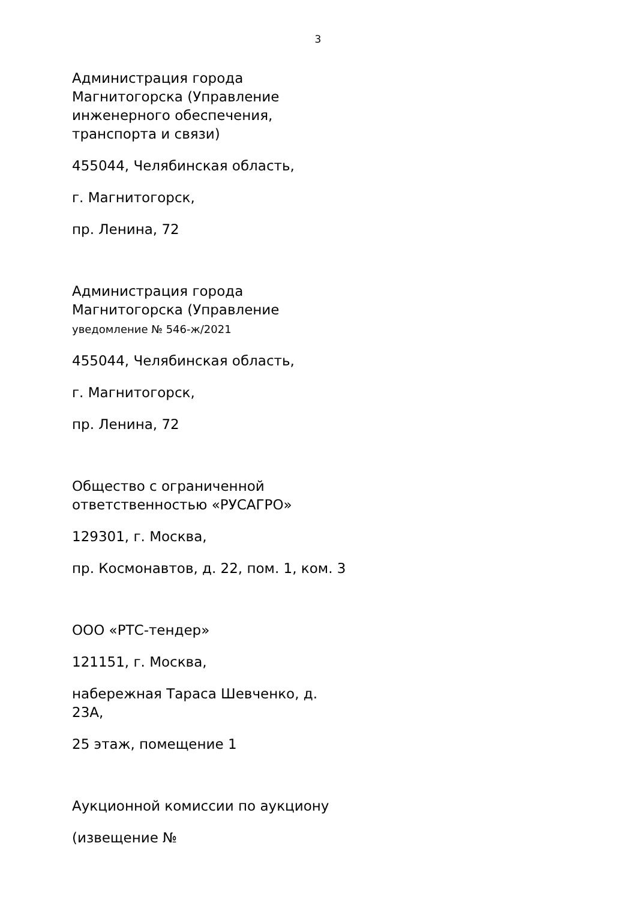3
Администрация города Магнитогорска (Управление инженерного обеспечения, транспорта и связи)
455044, Челябинская область,
г. Магнитогорск,
пр. Ленина, 72
Администрация города Магнитогорска (Управление
уведомление № 546-ж/2021
455044, Челябинская область,
г. Магнитогорск,
пр. Ленина, 72
Общество с ограниченной ответственностью «РУСАГРО»
129301, г. Москва,
пр. Космонавтов, д. 22, пом. 1, ком. 3
ООО «РТС-тендер»
121151, г. Москва,
набережная Тараса Шевченко, д. 23А,
25 этаж, помещение 1
Аукционной комиссии по аукциону
(извещение №